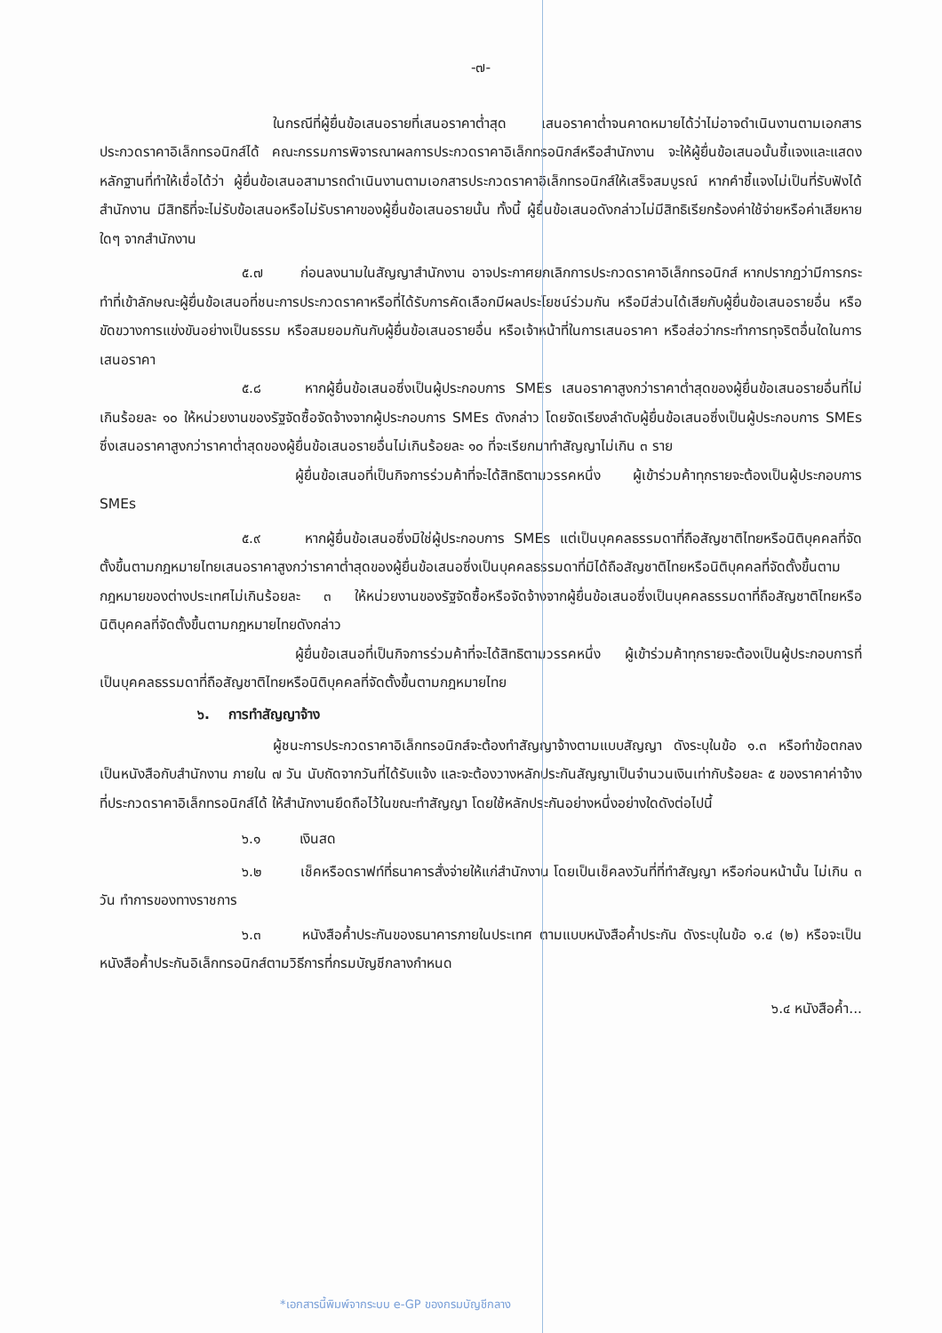-๗-
ในกรณีที่ผู้ยื่นข้อเสนอรายที่เสนอราคาต่ำสุด เสนอราคาต่ำจนคาดหมายได้ว่าไม่อาจดำเนินงานตามเอกสารประกวดราคาอิเล็กทรอนิกส์ได้ คณะกรรมการพิจารณาผลการประกวดราคาอิเล็กทรอนิกส์หรือสำนักงาน จะให้ผู้ยื่นข้อเสนอนั้นชี้แจงและแสดงหลักฐานที่ทำให้เชื่อได้ว่า ผู้ยื่นข้อเสนอสามารถดำเนินงานตามเอกสารประกวดราคาอิเล็กทรอนิกส์ให้เสร็จสมบูรณ์ หากคำชี้แจงไม่เป็นที่รับฟังได้ สำนักงาน มีสิทธิที่จะไม่รับข้อเสนอหรือไม่รับราคาของผู้ยื่นข้อเสนอรายนั้น ทั้งนี้ ผู้ยื่นข้อเสนอดังกล่าวไม่มีสิทธิเรียกร้องค่าใช้จ่ายหรือค่าเสียหายใดๆ จากสำนักงาน
๕.๗ ก่อนลงนามในสัญญาสำนักงาน อาจประกาศยกเลิกการประกวดราคาอิเล็กทรอนิกส์ หากปรากฏว่ามีการกระทำที่เข้าลักษณะผู้ยื่นข้อเสนอที่ชนะการประกวดราคาหรือที่ได้รับการคัดเลือกมีผลประโยชน์ร่วมกัน หรือมีส่วนได้เสียกับผู้ยื่นข้อเสนอรายอื่น หรือขัดขวางการแข่งขันอย่างเป็นธรรม หรือสมยอมกันกับผู้ยื่นข้อเสนอรายอื่น หรือเจ้าหน้าที่ในการเสนอราคา หรือส่อว่ากระทำการทุจริตอื่นใดในการเสนอราคา
๕.๘ หากผู้ยื่นข้อเสนอซึ่งเป็นผู้ประกอบการ SMEs เสนอราคาสูงกว่าราคาต่ำสุดของผู้ยื่นข้อเสนอรายอื่นที่ไม่เกินร้อยละ ๑๐ ให้หน่วยงานของรัฐจัดซื้อจัดจ้างจากผู้ประกอบการ SMEs ดังกล่าว โดยจัดเรียงลำดับผู้ยื่นข้อเสนอซึ่งเป็นผู้ประกอบการ SMEs ซึ่งเสนอราคาสูงกว่าราคาต่ำสุดของผู้ยื่นข้อเสนอรายอื่นไม่เกินร้อยละ ๑๐ ที่จะเรียกมาทำสัญญาไม่เกิน ๓ ราย
ผู้ยื่นข้อเสนอที่เป็นกิจการร่วมค้าที่จะได้สิทธิตามวรรคหนึ่ง ผู้เข้าร่วมค้าทุกรายจะต้องเป็นผู้ประกอบการ SMEs
๕.๙ หากผู้ยื่นข้อเสนอซึ่งมิใช่ผู้ประกอบการ SMEs แต่เป็นบุคคลธรรมดาที่ถือสัญชาติไทยหรือนิติบุคคลที่จัดตั้งขึ้นตามกฎหมายไทยเสนอราคาสูงกว่าราคาต่ำสุดของผู้ยื่นข้อเสนอซึ่งเป็นบุคคลธรรมดาที่มิได้ถือสัญชาติไทยหรือนิติบุคคลที่จัดตั้งขึ้นตามกฎหมายของต่างประเทศไม่เกินร้อยละ ๓ ให้หน่วยงานของรัฐจัดซื้อหรือจัดจ้างจากผู้ยื่นข้อเสนอซึ่งเป็นบุคคลธรรมดาที่ถือสัญชาติไทยหรือนิติบุคคลที่จัดตั้งขึ้นตามกฎหมายไทยดังกล่าว
ผู้ยื่นข้อเสนอที่เป็นกิจการร่วมค้าที่จะได้สิทธิตามวรรคหนึ่ง ผู้เข้าร่วมค้าทุกรายจะต้องเป็นผู้ประกอบการที่เป็นบุคคลธรรมดาที่ถือสัญชาติไทยหรือนิติบุคคลที่จัดตั้งขึ้นตามกฎหมายไทย
๖. การทำสัญญาจ้าง
ผู้ชนะการประกวดราคาอิเล็กทรอนิกส์จะต้องทำสัญญาจ้างตามแบบสัญญา ดังระบุในข้อ ๑.๓ หรือทำข้อตกลงเป็นหนังสือกับสำนักงาน ภายใน ๗ วัน นับถัดจากวันที่ได้รับแจ้ง และจะต้องวางหลักประกันสัญญาเป็นจำนวนเงินเท่ากับร้อยละ ๕ ของราคาค่าจ้างที่ประกวดราคาอิเล็กทรอนิกส์ได้ ให้สำนักงานยึดถือไว้ในขณะทำสัญญา โดยใช้หลักประกันอย่างหนึ่งอย่างใดดังต่อไปนี้
๖.๑ เงินสด
๖.๒ เช็คหรือดราฟท์ที่ธนาคารสั่งจ่ายให้แก่สำนักงาน โดยเป็นเช็คลงวันที่ที่ทำสัญญา หรือก่อนหน้านั้น ไม่เกิน ๓ วัน ทำการของทางราชการ
๖.๓ หนังสือค้ำประกันของธนาคารภายในประเทศ ตามแบบหนังสือค้ำประกัน ดังระบุในข้อ ๑.๔ (๒) หรือจะเป็นหนังสือค้ำประกันอิเล็กทรอนิกส์ตามวิธีการที่กรมบัญชีกลางกำหนด
๖.๔ หนังสือค้ำ...
*เอกสารนี้พิมพ์จากระบบ e-GP ของกรมบัญชีกลาง